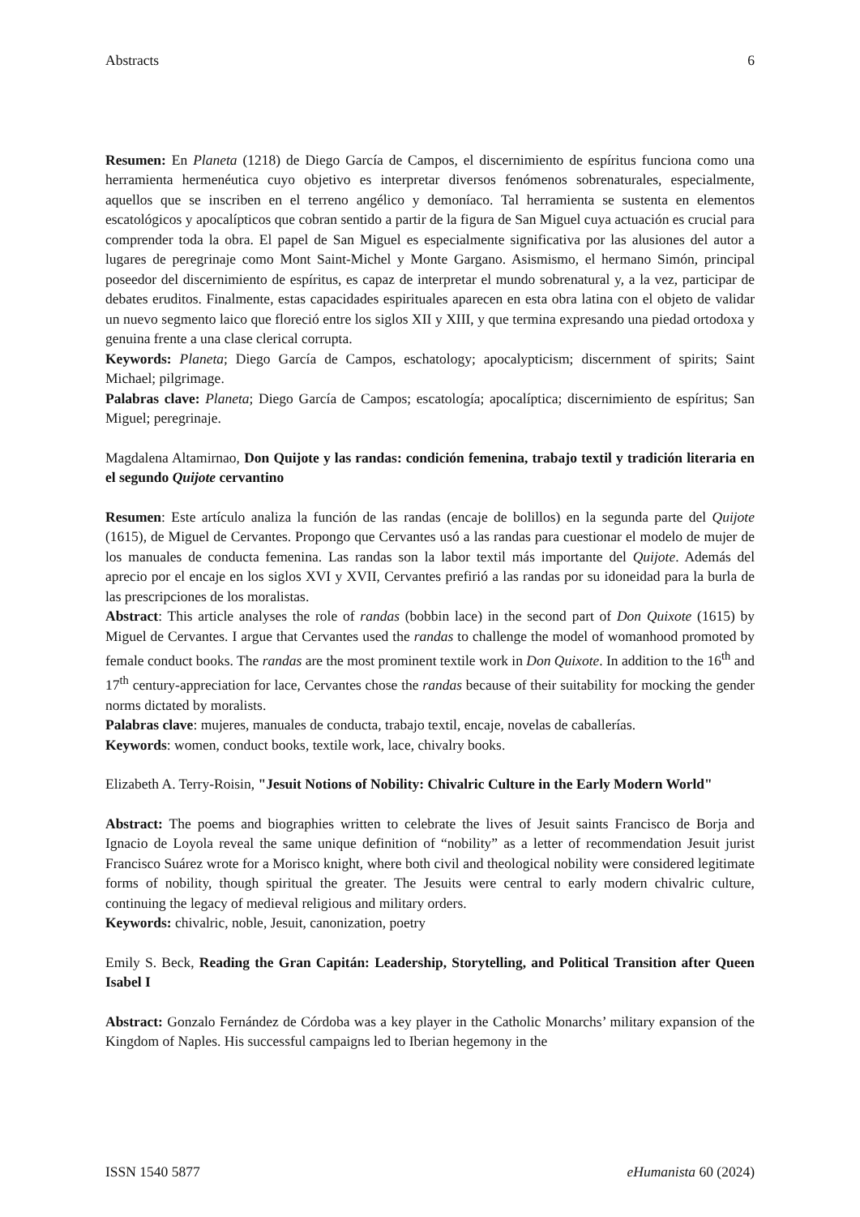Abstracts 6
Resumen: En Planeta (1218) de Diego García de Campos, el discernimiento de espíritus funciona como una herramienta hermenéutica cuyo objetivo es interpretar diversos fenómenos sobrenaturales, especialmente, aquellos que se inscriben en el terreno angélico y demoníaco. Tal herramienta se sustenta en elementos escatológicos y apocalípticos que cobran sentido a partir de la figura de San Miguel cuya actuación es crucial para comprender toda la obra. El papel de San Miguel es especialmente significativa por las alusiones del autor a lugares de peregrinaje como Mont Saint-Michel y Monte Gargano. Asismismo, el hermano Simón, principal poseedor del discernimiento de espíritus, es capaz de interpretar el mundo sobrenatural y, a la vez, participar de debates eruditos. Finalmente, estas capacidades espirituales aparecen en esta obra latina con el objeto de validar un nuevo segmento laico que floreció entre los siglos XII y XIII, y que termina expresando una piedad ortodoxa y genuina frente a una clase clerical corrupta.
Keywords: Planeta; Diego García de Campos, eschatology; apocalypticism; discernment of spirits; Saint Michael; pilgrimage.
Palabras clave: Planeta; Diego García de Campos; escatología; apocalíptica; discernimiento de espíritus; San Miguel; peregrinaje.
Magdalena Altamirnao, Don Quijote y las randas: condición femenina, trabajo textil y tradición literaria en el segundo Quijote cervantino
Resumen: Este artículo analiza la función de las randas (encaje de bolillos) en la segunda parte del Quijote (1615), de Miguel de Cervantes. Propongo que Cervantes usó a las randas para cuestionar el modelo de mujer de los manuales de conducta femenina. Las randas son la labor textil más importante del Quijote. Además del aprecio por el encaje en los siglos XVI y XVII, Cervantes prefirió a las randas por su idoneidad para la burla de las prescripciones de los moralistas.
Abstract: This article analyses the role of randas (bobbin lace) in the second part of Don Quixote (1615) by Miguel de Cervantes. I argue that Cervantes used the randas to challenge the model of womanhood promoted by female conduct books. The randas are the most prominent textile work in Don Quixote. In addition to the 16<sup>th</sup> and 17<sup>th</sup> century-appreciation for lace, Cervantes chose the randas because of their suitability for mocking the gender norms dictated by moralists.
Palabras clave: mujeres, manuales de conducta, trabajo textil, encaje, novelas de caballerías.
Keywords: women, conduct books, textile work, lace, chivalry books.
Elizabeth A. Terry-Roisin, "Jesuit Notions of Nobility: Chivalric Culture in the Early Modern World"
Abstract: The poems and biographies written to celebrate the lives of Jesuit saints Francisco de Borja and Ignacio de Loyola reveal the same unique definition of “nobility” as a letter of recommendation Jesuit jurist Francisco Suárez wrote for a Morisco knight, where both civil and theological nobility were considered legitimate forms of nobility, though spiritual the greater. The Jesuits were central to early modern chivalric culture, continuing the legacy of medieval religious and military orders.
Keywords: chivalric, noble, Jesuit, canonization, poetry
Emily S. Beck, Reading the Gran Capitán: Leadership, Storytelling, and Political Transition after Queen Isabel I
Abstract: Gonzalo Fernández de Córdoba was a key player in the Catholic Monarchs’ military expansion of the Kingdom of Naples. His successful campaigns led to Iberian hegemony in the
ISSN 1540 5877 eHumanista 60 (2024)